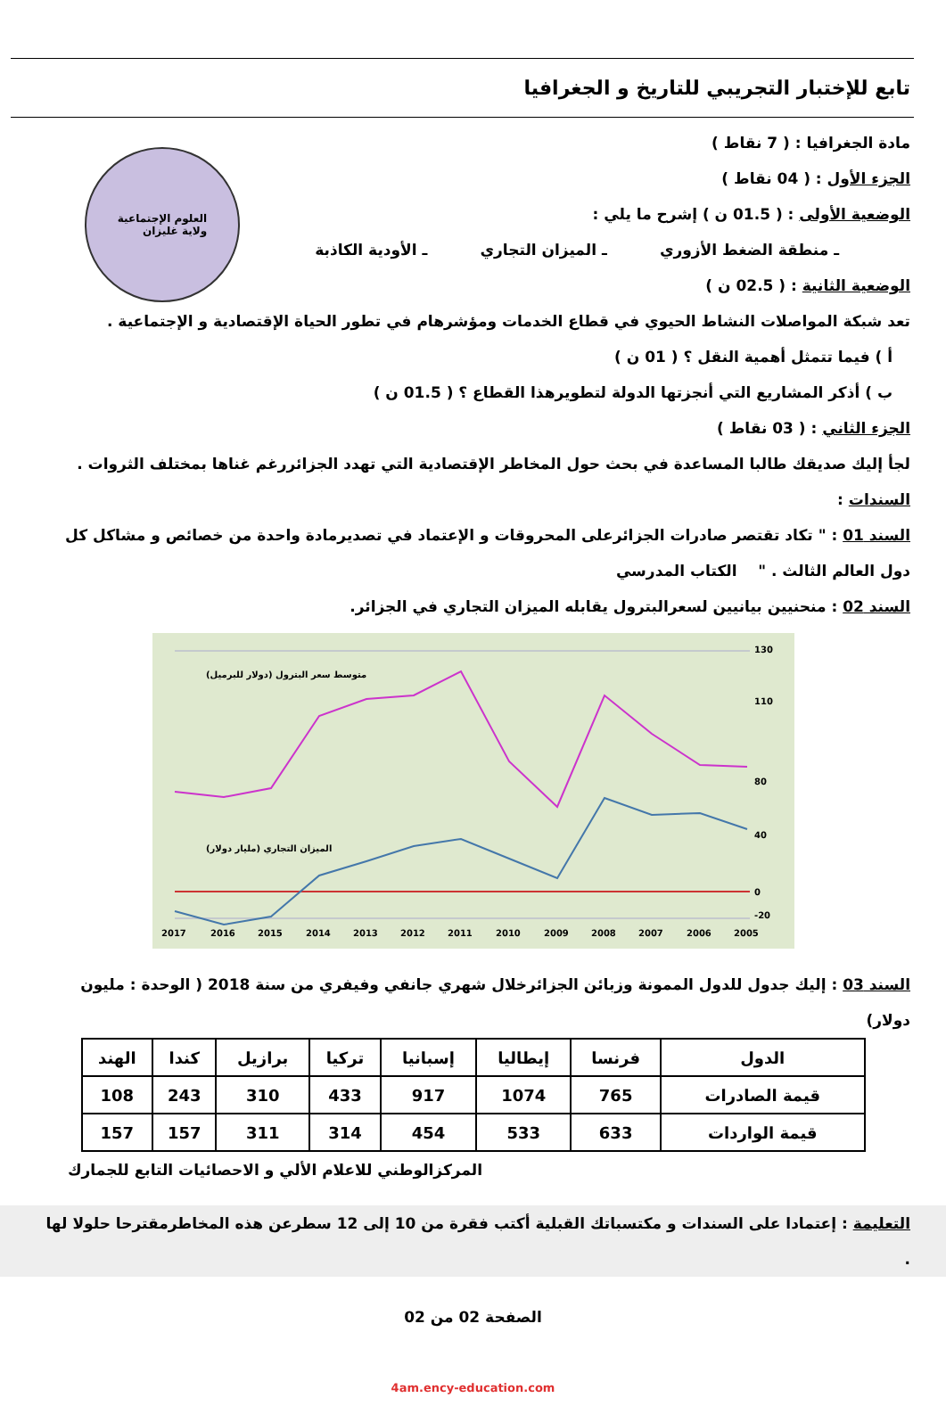تابع للإختبار التجريبي للتاريخ و الجغرافيا
العلوم الإجتماعية
ولاية غليزان
مادة الجغرافيا : ( 7 نقاط )
الجزء الأول : ( 04 نقاط )
الوضعية الأولى : ( 01.5 ن ) إشرح ما يلي :
ـ منطقة الضغط الأزوري ـ الميزان التجاري ـ الأودية الكاذبة
الوضعية الثانية : ( 02.5 ن )
تعد شبكة المواصلات النشاط الحيوي في قطاع الخدمات ومؤشرهام في تطور الحياة الإقتصادية و الإجتماعية .
أ ) فيما تتمثل أهمية النقل ؟ ( 01 ن )
ب ) أذكر المشاريع التي أنجزتها الدولة لتطويرهذا القطاع ؟ ( 01.5 ن )
الجزء الثاني : ( 03 نقاط )
لجأ إليك صديقك طالبا المساعدة في بحث حول المخاطر الإقتصادية التي تهدد الجزائررغم غناها بمختلف الثروات .
السندات :
السند 01 : " تكاد تقتصر صادرات الجزائرعلى المحروقات و الإعتماد في تصديرمادة واحدة من خصائص و مشاكل كل دول العالم الثالث . " الكتاب المدرسي
السند 02 : منحنيين بيانيين لسعرالبترول يقابله الميزان التجاري في الجزائر.
متوسط سعر البترول (دولار للبرميل)
الميزان التجاري (مليار دولار)
130
110
80
40
0
-20
2017
2016
2015
2014
2013
2012
2011
2010
2009
2008
2007
2006
2005
السند 03 : إليك جدول للدول الممونة وزبائن الجزائرخلال شهري جانفي وفيفري من سنة 2018 ( الوحدة : مليون دولار)
| الدول | فرنسا | إيطاليا | إسبانيا | تركيا | برازيل | كندا | الهند |
| قيمة الصادرات | 765 | 1074 | 917 | 433 | 310 | 243 | 108 |
| قيمة الواردات | 633 | 533 | 454 | 314 | 311 | 157 | 157 |
المركزالوطني للاعلام الألي و الاحصائيات التابع للجمارك
التعليمة : إعتمادا على السندات و مكتسباتك القبلية أكتب فقرة من 10 إلى 12 سطرعن هذه المخاطرمقترحا حلولا لها .
الصفحة 02 من 02
4am.ency-education.com